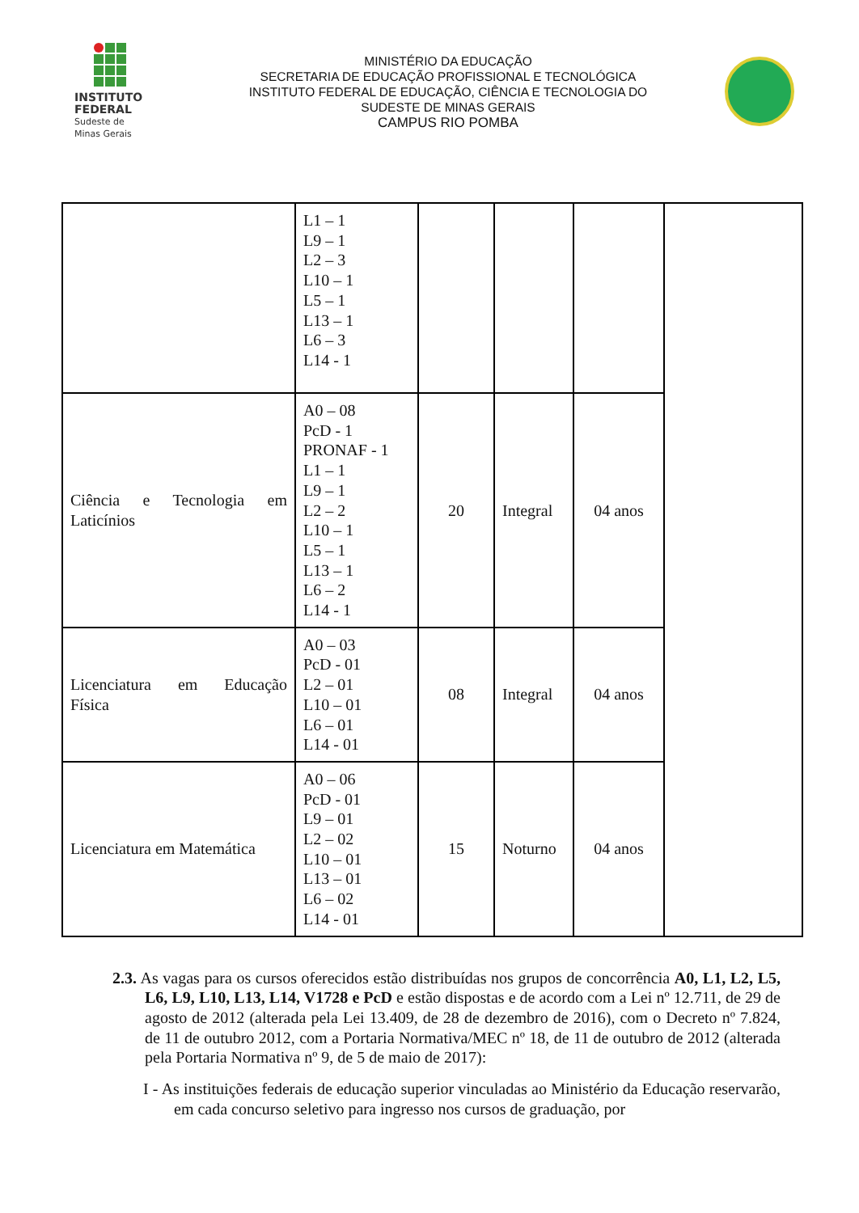INSTITUTO
FEDERAL
Sudeste de
Minas Gerais
MINISTÉRIO DA EDUCAÇÃO
SECRETARIA DE EDUCAÇÃO PROFISSIONAL E TECNOLÓGICA
INSTITUTO FEDERAL DE EDUCAÇÃO, CIÊNCIA E TECNOLOGIA DO
SUDESTE DE MINAS GERAIS
CAMPUS RIO POMBA
| | L1 – 1 L9 – 1 L2 – 3 L10 – 1 L5 – 1 L13 – 1 L6 – 3 L14 - 1 | | | | |
| Ciência e Tecnologia em Laticínios | A0 – 08 PcD - 1 PRONAF - 1 L1 – 1 L9 – 1 L2 – 2 L10 – 1 L5 – 1 L13 – 1 L6 – 2 L14 - 1 | 20 | Integral | 04 anos | |
| Licenciatura em Educação Física | A0 – 03 PcD - 01 L2 – 01 L10 – 01 L6 – 01 L14 - 01 | 08 | Integral | 04 anos | |
| Licenciatura em Matemática | A0 – 06 PcD - 01 L9 – 01 L2 – 02 L10 – 01 L13 – 01 L6 – 02 L14 - 01 | 15 | Noturno | 04 anos | |
2.3. As vagas para os cursos oferecidos estão distribuídas nos grupos de concorrência A0, L1, L2, L5, L6, L9, L10, L13, L14, V1728 e PcD e estão dispostas e de acordo com a Lei nº 12.711, de 29 de agosto de 2012 (alterada pela Lei 13.409, de 28 de dezembro de 2016), com o Decreto nº 7.824, de 11 de outubro 2012, com a Portaria Normativa/MEC nº 18, de 11 de outubro de 2012 (alterada pela Portaria Normativa nº 9, de 5 de maio de 2017):
I - As instituições federais de educação superior vinculadas ao Ministério da Educação reservarão, em cada concurso seletivo para ingresso nos cursos de graduação, por